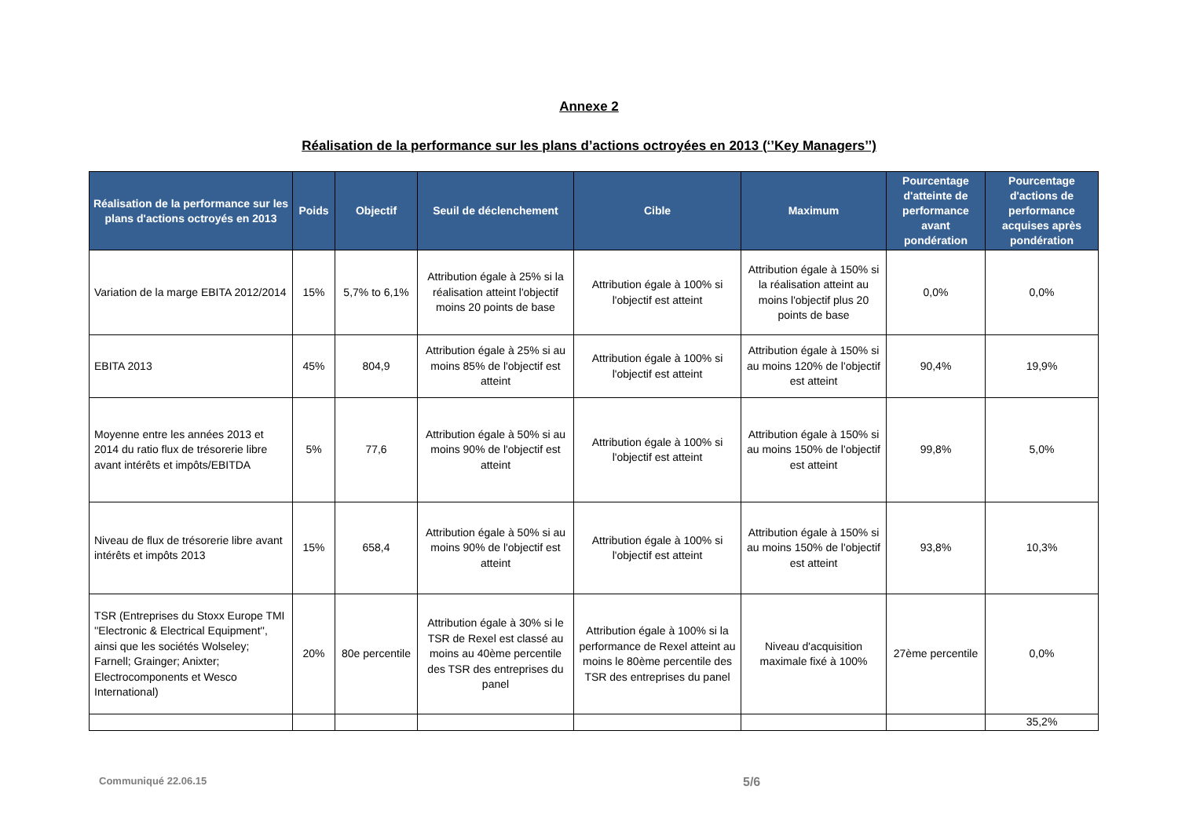Annexe 2
Réalisation de la performance sur les plans d’actions octroyées en 2013 (‘’Key Managers’’)
| Réalisation de la performance sur les plans d'actions octroyés en 2013 | Poids | Objectif | Seuil de déclenchement | Cible | Maximum | Pourcentage d'atteinte de performance avant pondération | Pourcentage d'actions de performance acquises après pondération |
| --- | --- | --- | --- | --- | --- | --- | --- |
| Variation de la marge EBITA 2012/2014 | 15% | 5,7% to 6,1% | Attribution égale à 25% si la réalisation atteint l'objectif moins 20 points de base | Attribution égale à 100% si l'objectif est atteint | Attribution égale à 150% si la réalisation atteint au moins l'objectif plus 20 points de base | 0,0% | 0,0% |
| EBITA 2013 | 45% | 804,9 | Attribution égale à 25% si au moins 85% de l'objectif est atteint | Attribution égale à 100% si l'objectif est atteint | Attribution égale à 150% si au moins 120% de l'objectif est atteint | 90,4% | 19,9% |
| Moyenne entre les années 2013 et 2014 du ratio flux de trésorerie libre avant intérêts et impôts/EBITDA | 5% | 77,6 | Attribution égale à 50% si au moins 90% de l'objectif est atteint | Attribution égale à 100% si l'objectif est atteint | Attribution égale à 150% si au moins 150% de l'objectif est atteint | 99,8% | 5,0% |
| Niveau de flux de trésorerie libre avant intérêts et impôts 2013 | 15% | 658,4 | Attribution égale à 50% si au moins 90% de l'objectif est atteint | Attribution égale à 100% si l'objectif est atteint | Attribution égale à 150% si au moins 150% de l'objectif est atteint | 93,8% | 10,3% |
| TSR (Entreprises du Stoxx Europe TMI ''Electronic & Electrical Equipment'', ainsi que les sociétés Wolseley; Farnell; Grainger; Anixter; Electrocomponents et Wesco International) | 20% | 80e percentile | Attribution égale à 30% si le TSR de Rexel est classé au moins au 40ème percentile des TSR des entreprises du panel | Attribution égale à 100% si la performance de Rexel atteint au moins le 80ème percentile des TSR des entreprises du panel | Niveau d'acquisition maximale fixé à 100% | 27ème percentile | 0,0% |
| | | | | | | | 35,2% |
Communiqué 22.06.15
5/6